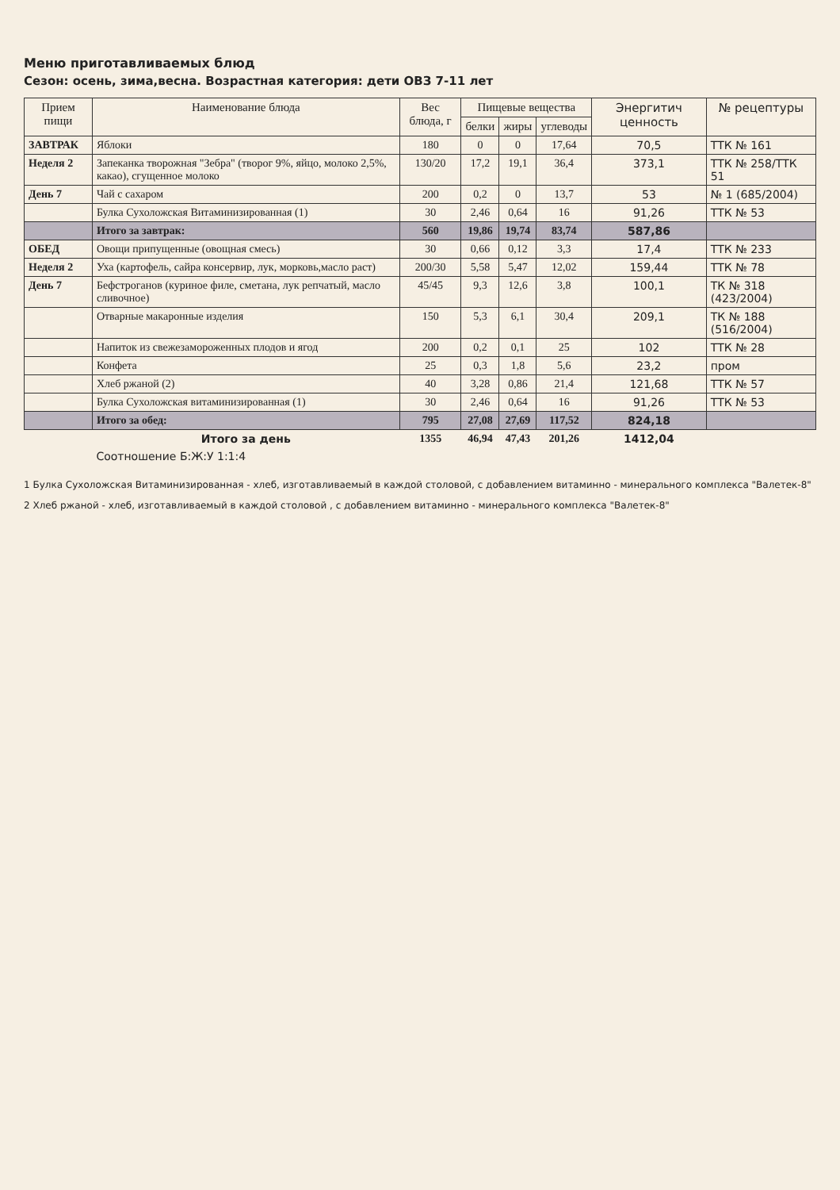Меню приготавливаемых блюд
Сезон: осень, зима,весна. Возрастная категория: дети ОВЗ 7-11 лет
| Прием пищи | Наименование блюда | Вес блюда, г | Пищевые вещества | | | Энергитич ценность | № рецептуры |
| --- | --- | --- | --- | --- | --- | --- | --- |
| | | | белки | жиры | углеводы | | |
| ЗАВТРАК | Яблоки | 180 | 0 | 0 | 17,64 | 70,5 | ТТК № 161 |
| Неделя 2 | Запеканка творожная "Зебра" (творог 9%, яйцо, молоко 2,5%, какао), сгущенное молоко | 130/20 | 17,2 | 19,1 | 36,4 | 373,1 | ТТК № 258/ТТК 51 |
| День 7 | Чай с сахаром | 200 | 0,2 | 0 | 13,7 | 53 | № 1 (685/2004) |
| | Булка Сухоложская Витаминизированная (1) | 30 | 2,46 | 0,64 | 16 | 91,26 | ТТК № 53 |
| | Итого за завтрак: | 560 | 19,86 | 19,74 | 83,74 | 587,86 | |
| ОБЕД | Овощи припущенные (овощная смесь) | 30 | 0,66 | 0,12 | 3,3 | 17,4 | ТТК № 233 |
| Неделя 2 | Уха (картофель, сайра консервир, лук, морковь,масло раст) | 200/30 | 5,58 | 5,47 | 12,02 | 159,44 | ТТК № 78 |
| День 7 | Бефстроганов (куриное филе, сметана, лук репчатый, масло сливочное) | 45/45 | 9,3 | 12,6 | 3,8 | 100,1 | ТК № 318 (423/2004) |
| | Отварные макаронные изделия | 150 | 5,3 | 6,1 | 30,4 | 209,1 | ТК № 188 (516/2004) |
| | Напиток из свежезамороженных плодов и ягод | 200 | 0,2 | 0,1 | 25 | 102 | ТТК № 28 |
| | Конфета | 25 | 0,3 | 1,8 | 5,6 | 23,2 | пром |
| | Хлеб ржаной (2) | 40 | 3,28 | 0,86 | 21,4 | 121,68 | ТТК № 57 |
| | Булка Сухоложская витаминизированная (1) | 30 | 2,46 | 0,64 | 16 | 91,26 | ТТК № 53 |
| | Итого за обед: | 795 | 27,08 | 27,69 | 117,52 | 824,18 | |
| | Итого за день | 1355 | 46,94 | 47,43 | 201,26 | 1412,04 | |
| | Соотношение Б:Ж:У 1:1:4 | | | | | | |
1 Булка Сухоложская Витаминизированная - хлеб, изготавливаемый в каждой столовой, с добавлением витаминно - минерального комплекса "Валетек-8"
2 Хлеб ржаной - хлеб, изготавливаемый в каждой столовой , с добавлением витаминно - минерального комплекса "Валетек-8"